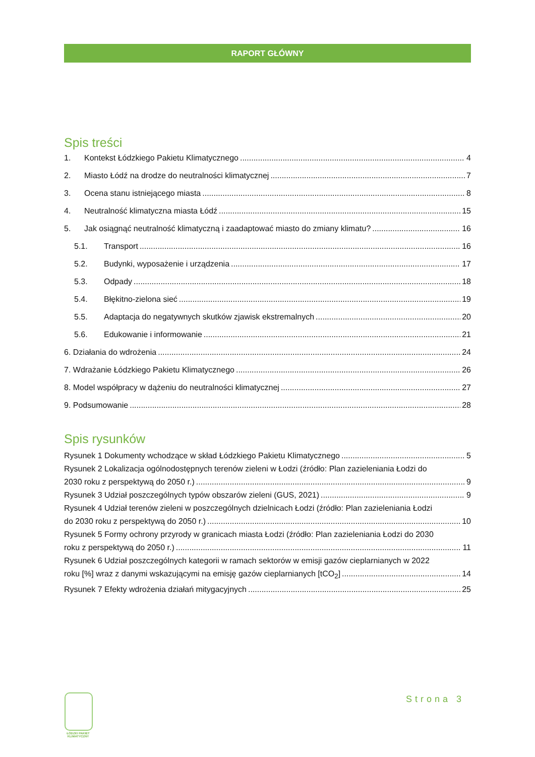RAPORT GŁÓWNY
Spis treści
1. Kontekst Łódzkiego Pakietu Klimatycznego 4
2. Miasto Łódź na drodze do neutralności klimatycznej 7
3. Ocena stanu istniejącego miasta 8
4. Neutralność klimatyczna miasta Łódź 15
5. Jak osiągnąć neutralność klimatyczną i zaadaptować miasto do zmiany klimatu? 16
5.1. Transport 16
5.2. Budynki, wyposażenie i urządzenia 17
5.3. Odpady 18
5.4. Błękitno-zielona sieć 19
5.5. Adaptacja do negatywnych skutków zjawisk ekstremalnych 20
5.6. Edukowanie i informowanie 21
6. Działania do wdrożenia 24
7. Wdrażanie Łódzkiego Pakietu Klimatycznego 26
8. Model współpracy w dążeniu do neutralności klimatycznej 27
9. Podsumowanie 28
Spis rysunków
Rysunek 1 Dokumenty wchodzące w skład Łódzkiego Pakietu Klimatycznego 5
Rysunek 2 Lokalizacja ogólnodostępnych terenów zieleni w Łodzi (źródło: Plan zazieleniania Łodzi do
2030 roku z perspektywą do 2050 r.) 9
Rysunek 3 Udział poszczególnych typów obszarów zieleni (GUS, 2021) 9
Rysunek 4 Udział terenów zieleni w poszczególnych dzielnicach Łodzi (źródło: Plan zazieleniania Łodzi
do 2030 roku z perspektywą do 2050 r.) 10
Rysunek 5 Formy ochrony przyrody w granicach miasta Łodzi (źródło: Plan zazieleniania Łodzi do 2030
roku z perspektywą do 2050 r.) 11
Rysunek 6 Udział poszczególnych kategorii w ramach sektorów w emisji gazów cieplarnianych w 2022
roku [%] wraz z danymi wskazującymi na emisję gazów cieplarnianych [tCO<sub>2</sub>] 14
Rysunek 7 Efekty wdrożenia działań mitygacyjnych 25
ŁÓDZKI PAKIET
KLIMATYCZNY
Strona 3